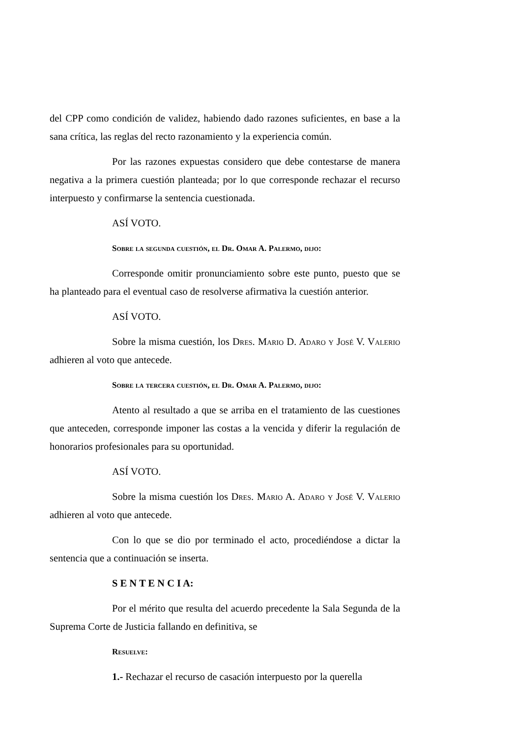del CPP como condición de validez, habiendo dado razones suficientes, en base a la sana crítica, las reglas del recto razonamiento y la experiencia común.
Por las razones expuestas considero que debe contestarse de manera negativa a la primera cuestión planteada; por lo que corresponde rechazar el recurso interpuesto y confirmarse la sentencia cuestionada.
ASÍ VOTO.
Sobre la segunda cuestión, el Dr. Omar A. Palermo, dijo:
Corresponde omitir pronunciamiento sobre este punto, puesto que se ha planteado para el eventual caso de resolverse afirmativa la cuestión anterior.
ASÍ VOTO.
Sobre la misma cuestión, los Dres. Mario D. Adaro y José V. Valerio adhieren al voto que antecede.
Sobre la tercera cuestión, el Dr. Omar A. Palermo, dijo:
Atento al resultado a que se arriba en el tratamiento de las cuestiones que anteceden, corresponde imponer las costas a la vencida y diferir la regulación de honorarios profesionales para su oportunidad.
ASÍ VOTO.
Sobre la misma cuestión los Dres. Mario A. Adaro y José V. Valerio adhieren al voto que antecede.
Con lo que se dio por terminado el acto, procediéndose a dictar la sentencia que a continuación se inserta.
S E N T E N C I A:
Por el mérito que resulta del acuerdo precedente la Sala Segunda de la Suprema Corte de Justicia fallando en definitiva, se
Resuelve:
1.- Rechazar el recurso de casación interpuesto por la querella